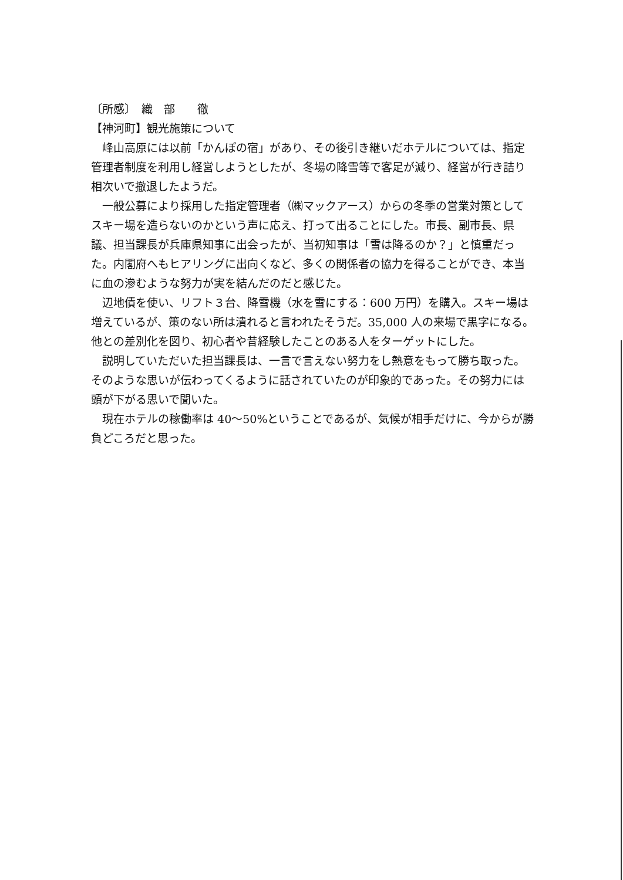〔所感〕　織　部　　徹
【神河町】観光施策について
峰山高原には以前「かんぽの宿」があり、その後引き継いだホテルについては、指定管理者制度を利用し経営しようとしたが、冬場の降雪等で客足が減り、経営が行き詰り相次いで撤退したようだ。
一般公募により採用した指定管理者（㈱マックアース）からの冬季の営業対策としてスキー場を造らないのかという声に応え、打って出ることにした。市長、副市長、県議、担当課長が兵庫県知事に出会ったが、当初知事は「雪は降るのか？」と慎重だった。内閣府へもヒアリングに出向くなど、多くの関係者の協力を得ることができ、本当に血の滲むような努力が実を結んだのだと感じた。
辺地債を使い、リフト３台、降雪機（水を雪にする：600 万円）を購入。スキー場は増えているが、策のない所は潰れると言われたそうだ。35,000 人の来場で黒字になる。他との差別化を図り、初心者や昔経験したことのある人をターゲットにした。
説明していただいた担当課長は、一言で言えない努力をし熱意をもって勝ち取った。そのような思いが伝わってくるように話されていたのが印象的であった。その努力には頭が下がる思いで聞いた。
現在ホテルの稼働率は 40～50%ということであるが、気候が相手だけに、今からが勝負どころだと思った。